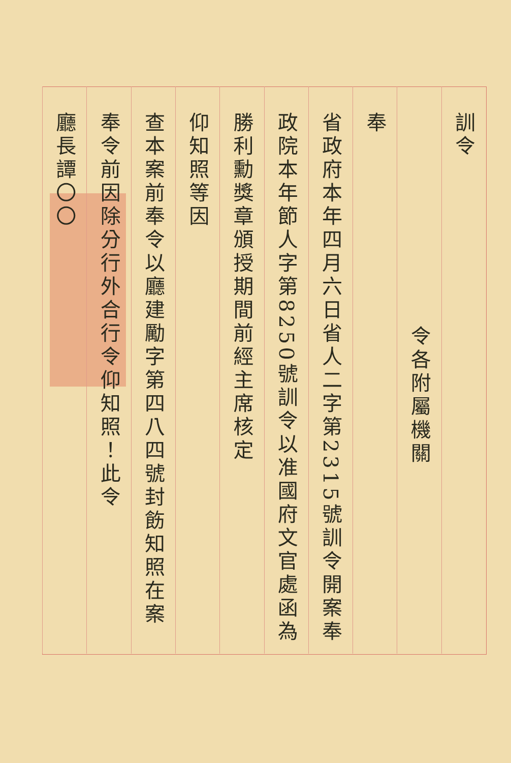訓令
令各附屬機關
奉
省政府本年四月六日省人二字第2315號訓令開案奉
政院本年節人字第8250號訓令以准國府文官處函為
勝利勳獎章頒授期間前經主席核定
仰知照等因
查本案前奉令以廳建勵字第四八四號封飭知照在案
奉令前因除分行外合行令仰知照！此令
廳長譚〇〇